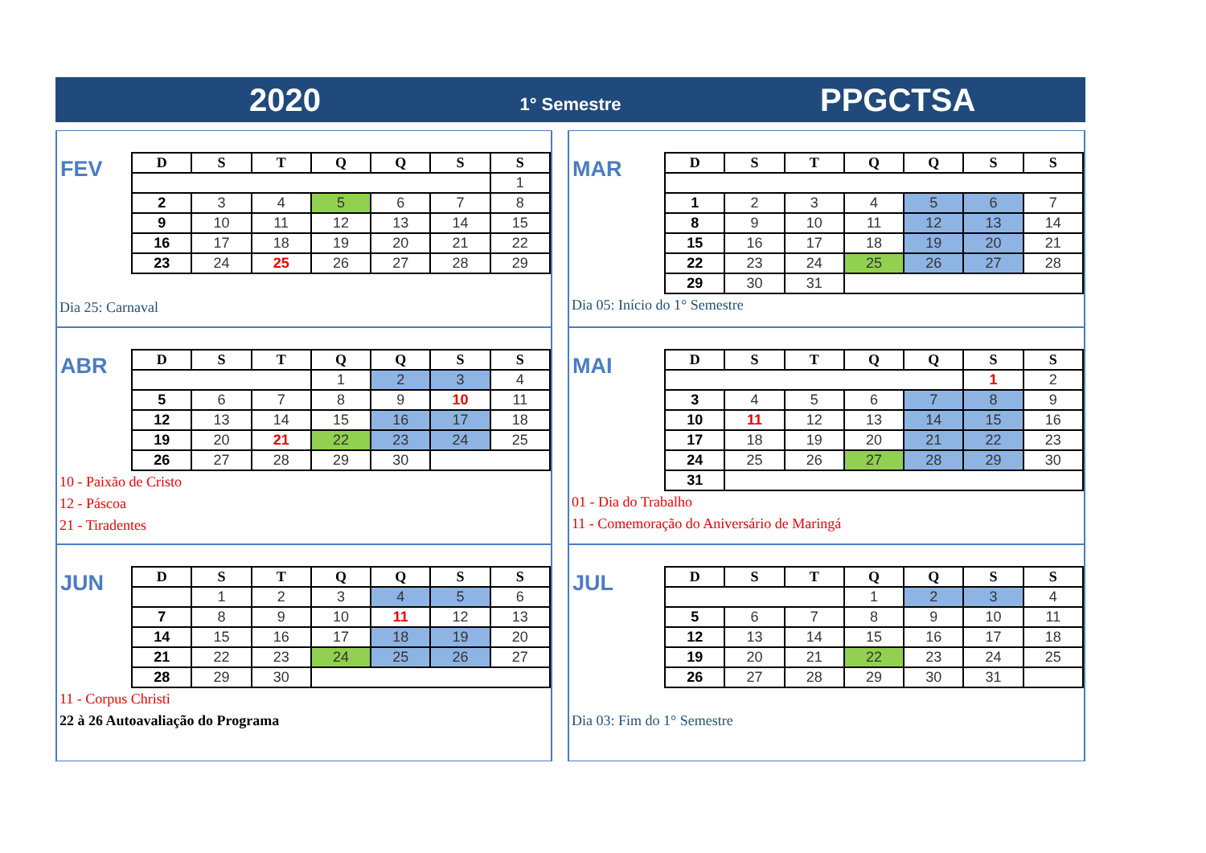2020
1° Semestre
PPGCTSA
FEV
| D | S | T | Q | Q | S | S |
| --- | --- | --- | --- | --- | --- | --- |
| | | | | | | 1 |
| 2 | 3 | 4 | 5 | 6 | 7 | 8 |
| 9 | 10 | 11 | 12 | 13 | 14 | 15 |
| 16 | 17 | 18 | 19 | 20 | 21 | 22 |
| 23 | 24 | 25 | 26 | 27 | 28 | 29 |
Dia 25: Carnaval
MAR
| D | S | T | Q | Q | S | S |
| --- | --- | --- | --- | --- | --- | --- |
| 1 | 2 | 3 | 4 | 5 | 6 | 7 |
| 8 | 9 | 10 | 11 | 12 | 13 | 14 |
| 15 | 16 | 17 | 18 | 19 | 20 | 21 |
| 22 | 23 | 24 | 25 | 26 | 27 | 28 |
| 29 | 30 | 31 | | | | |
Dia 05: Início do 1° Semestre
ABR
| D | S | T | Q | Q | S | S |
| --- | --- | --- | --- | --- | --- | --- |
| | | | 1 | 2 | 3 | 4 |
| 5 | 6 | 7 | 8 | 9 | 10 | 11 |
| 12 | 13 | 14 | 15 | 16 | 17 | 18 |
| 19 | 20 | 21 | 22 | 23 | 24 | 25 |
| 26 | 27 | 28 | 29 | 30 | | |
10 - Paixão de Cristo
12 - Páscoa
21 - Tiradentes
MAI
| D | S | T | Q | Q | S | S |
| --- | --- | --- | --- | --- | --- | --- |
| | | | | | 1 | 2 |
| 3 | 4 | 5 | 6 | 7 | 8 | 9 |
| 10 | 11 | 12 | 13 | 14 | 15 | 16 |
| 17 | 18 | 19 | 20 | 21 | 22 | 23 |
| 24 | 25 | 26 | 27 | 28 | 29 | 30 |
| 31 | | | | | | |
01 - Dia do Trabalho
11 - Comemoração do Aniversário de Maringá
JUN
| D | S | T | Q | Q | S | S |
| --- | --- | --- | --- | --- | --- | --- |
| | 1 | 2 | 3 | 4 | 5 | 6 |
| 7 | 8 | 9 | 10 | 11 | 12 | 13 |
| 14 | 15 | 16 | 17 | 18 | 19 | 20 |
| 21 | 22 | 23 | 24 | 25 | 26 | 27 |
| 28 | 29 | 30 | | | | |
11 - Corpus Christi
22 à 26 Autoavaliação do Programa
JUL
| D | S | T | Q | Q | S | S |
| --- | --- | --- | --- | --- | --- | --- |
| | | | 1 | 2 | 3 | 4 |
| 5 | 6 | 7 | 8 | 9 | 10 | 11 |
| 12 | 13 | 14 | 15 | 16 | 17 | 18 |
| 19 | 20 | 21 | 22 | 23 | 24 | 25 |
| 26 | 27 | 28 | 29 | 30 | 31 | |
Dia 03: Fim do 1° Semestre